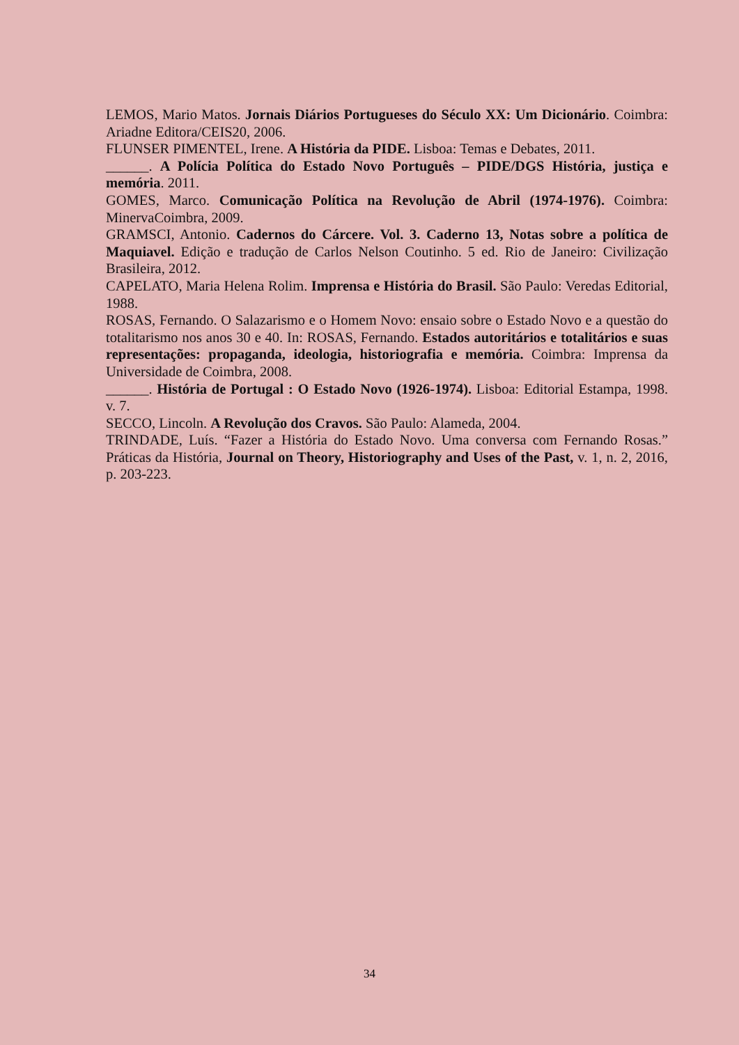LEMOS, Mario Matos. Jornais Diários Portugueses do Século XX: Um Dicionário. Coimbra: Ariadne Editora/CEIS20, 2006.
FLUNSER PIMENTEL, Irene. A História da PIDE. Lisboa: Temas e Debates, 2011.
______. A Polícia Política do Estado Novo Português – PIDE/DGS História, justiça e memória. 2011.
GOMES, Marco. Comunicação Política na Revolução de Abril (1974-1976). Coimbra: MinervaCoimbra, 2009.
GRAMSCI, Antonio. Cadernos do Cárcere. Vol. 3. Caderno 13, Notas sobre a política de Maquiavel. Edição e tradução de Carlos Nelson Coutinho. 5 ed. Rio de Janeiro: Civilização Brasileira, 2012.
CAPELATO, Maria Helena Rolim. Imprensa e História do Brasil. São Paulo: Veredas Editorial, 1988.
ROSAS, Fernando. O Salazarismo e o Homem Novo: ensaio sobre o Estado Novo e a questão do totalitarismo nos anos 30 e 40. In: ROSAS, Fernando. Estados autoritários e totalitários e suas representações: propaganda, ideologia, historiografia e memória. Coimbra: Imprensa da Universidade de Coimbra, 2008.
______. História de Portugal : O Estado Novo (1926-1974). Lisboa: Editorial Estampa, 1998. v. 7.
SECCO, Lincoln. A Revolução dos Cravos. São Paulo: Alameda, 2004.
TRINDADE, Luís. “Fazer a História do Estado Novo. Uma conversa com Fernando Rosas.” Práticas da História, Journal on Theory, Historiography and Uses of the Past, v. 1, n. 2, 2016, p. 203-223.
34